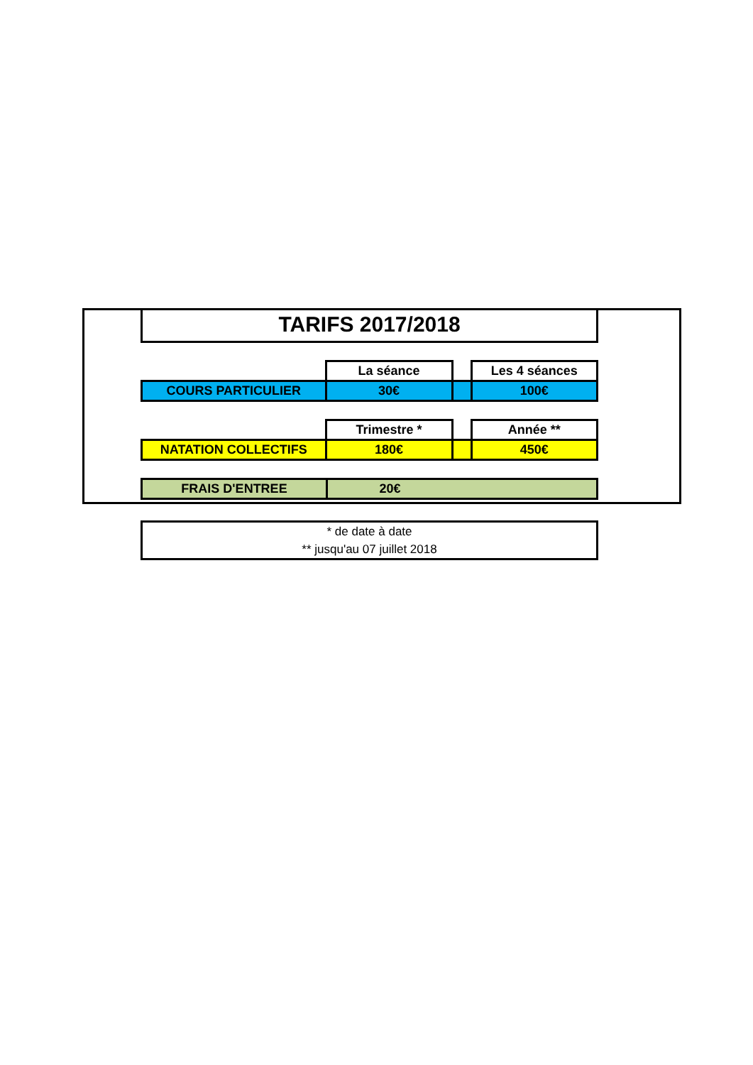TARIFS 2017/2018
| | La séance | | Les 4 séances |
| COURS PARTICULIER | 30€ | | 100€ |
| | Trimestre * | | Année ** |
| NATATION COLLECTIFS | 180€ | | 450€ |
| FRAIS D'ENTREE | 20€ | |
* de date à date
** jusqu'au 07 juillet 2018